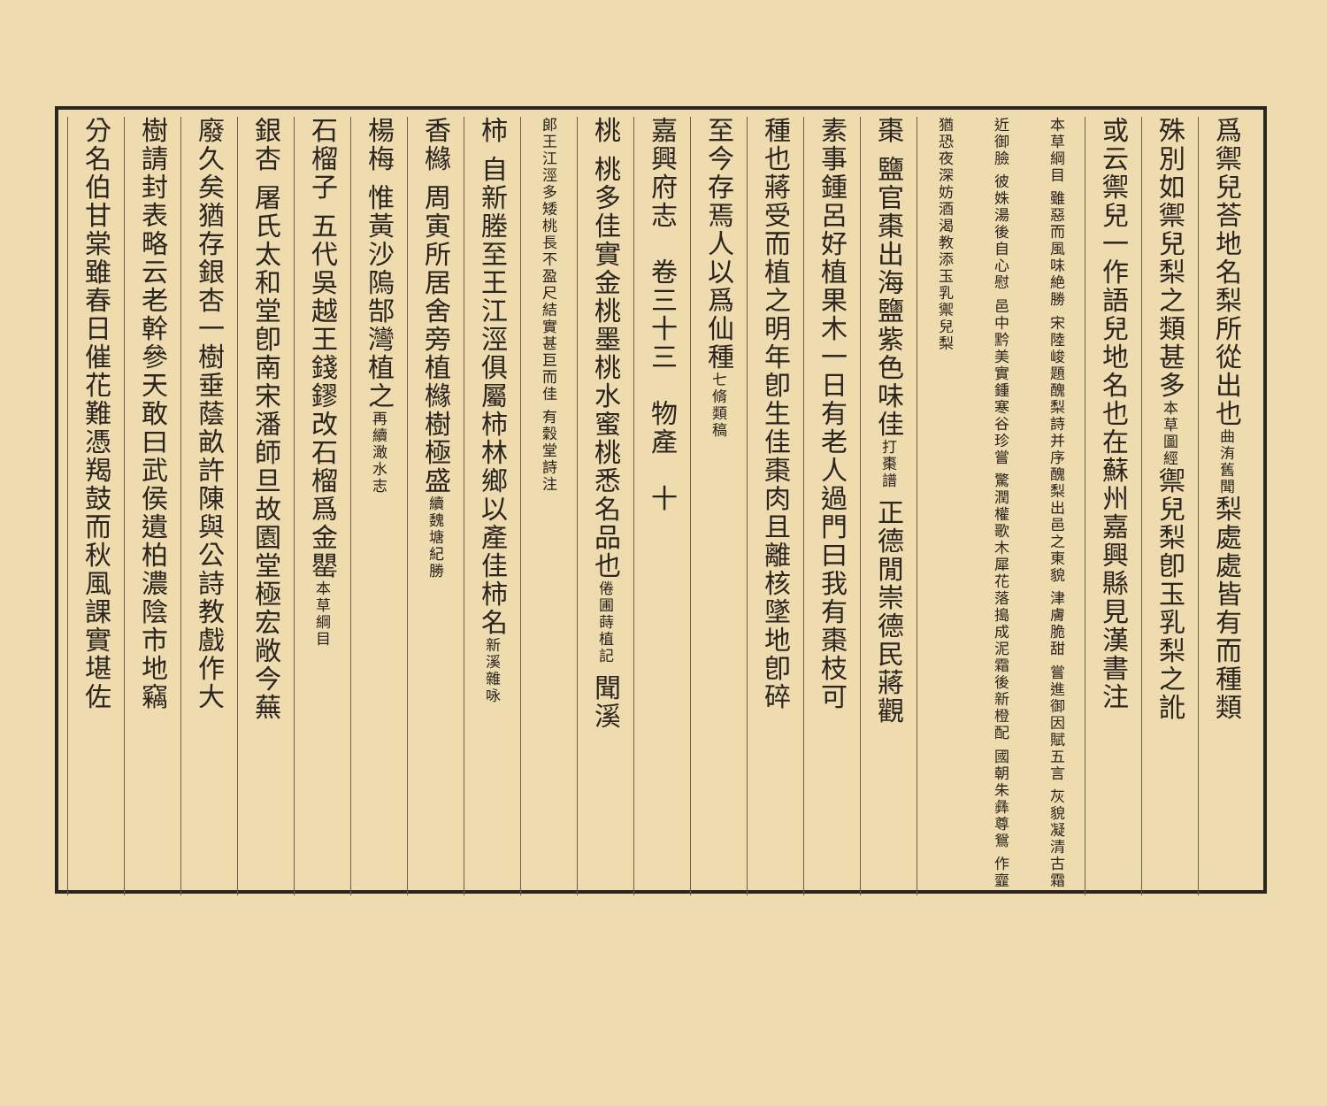爲禦兒荅地名梨所從出也曲洧舊聞梨處處皆有而種類
殊別如禦兒梨之類甚多本草圖經禦兒梨卽玉乳梨之訛
或云禦兒一作語兒地名也在蘇州嘉興縣見漢書注
本草綱目 雖惡而風味絶勝 宋陸峻題醜梨詩并序醜梨出邑之東貌 津膚脆甜 嘗進御因賦五言 灰貌凝清古霜 近御臉 彼姝湯後自心慰 邑中黔美實鍾寒谷珍嘗 驚潤權歌木犀花落搗成泥霜後新橙配 國朝朱彝尊鴛 作韲猶恐夜深妨酒渴教添玉乳禦兒梨
棗 鹽官棗出海鹽紫色味佳打棗譜 正德閒崇德民蔣觀
素事鍾呂好植果木一日有老人過門曰我有棗枝可
種也蔣受而植之明年卽生佳棗肉且離核墜地卽碎
至今存焉人以爲仙種七脩類稿
嘉興府志　卷三十三　物產　十
桃 桃多佳實金桃墨桃水蜜桃悉名品也倦圃蒔植記 聞溪
郎王江涇多矮桃長不盈尺結實甚巨而佳 有穀堂詩注
柿 自新塍至王江涇俱屬柿林鄉以產佳柿名新溪雜咏
香櫞 周寅所居舍旁植櫞樹極盛續魏塘紀勝
楊梅 惟黃沙隖郜灣植之再續澉水志
石榴子 五代吳越王錢鏐改石榴爲金罌本草綱目
銀杏 屠氏太和堂卽南宋潘師旦故園堂極宏敞今蕪
廢久矣猶存銀杏一樹垂蔭畝許陳與公詩教戲作大
樹請封表略云老幹參天敢曰武侯遺柏濃陰市地竊
分名伯甘棠雖春日催花難憑羯鼓而秋風課實堪佐